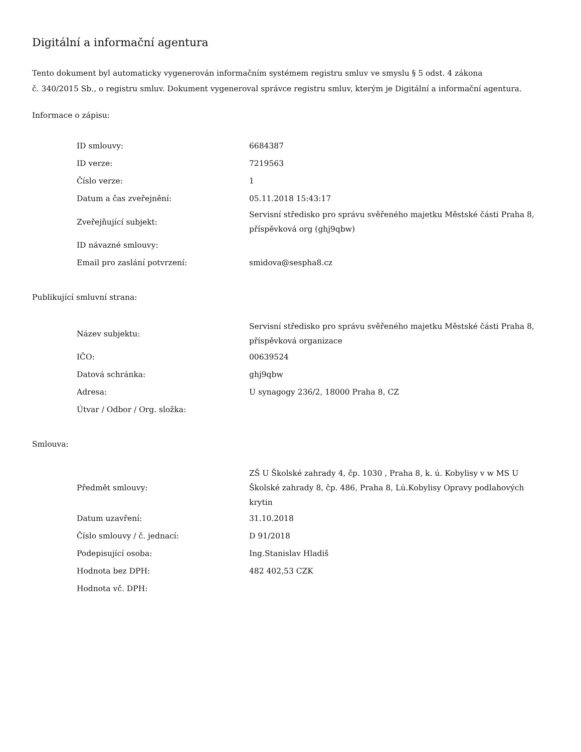Digitální a informační agentura
Tento dokument byl automaticky vygenerován informačním systémem registru smluv ve smyslu § 5 odst. 4 zákona
č. 340/2015 Sb., o registru smluv. Dokument vygeneroval správce registru smluv, kterým je Digitální a informační agentura.
Informace o zápisu:
| ID smlouvy: | 6684387 |
| ID verze: | 7219563 |
| Číslo verze: | 1 |
| Datum a čas zveřejnění: | 05.11.2018 15:43:17 |
| Zveřejňující subjekt: | Servisní středisko pro správu svěřeného majetku Městské části Praha 8, příspěvková org (ghj9qbw) |
| ID návazné smlouvy: | |
| Email pro zaslání potvrzení: | smidova@sespha8.cz |
Publikující smluvní strana:
| Název subjektu: | Servisní středisko pro správu svěřeného majetku Městské části Praha 8, příspěvková organizace |
| IČO: | 00639524 |
| Datová schránka: | ghj9qbw |
| Adresa: | U synagogy 236/2, 18000 Praha 8, CZ |
| Útvar / Odbor / Org. složka: | |
Smlouva:
| Předmět smlouvy: | ZŠ U Školské zahrady 4, čp. 1030 , Praha 8, k. ú. Kobylisy v w MS U Školské zahrady 8, čp. 486, Praha 8, Lú.Kobylisy Opravy podlahových krytin |
| Datum uzavření: | 31.10.2018 |
| Číslo smlouvy / č. jednací: | D 91/2018 |
| Podepisující osoba: | Ing.Stanislav Hladiš |
| Hodnota bez DPH: | 482 402,53 CZK |
| Hodnota vč. DPH: | |